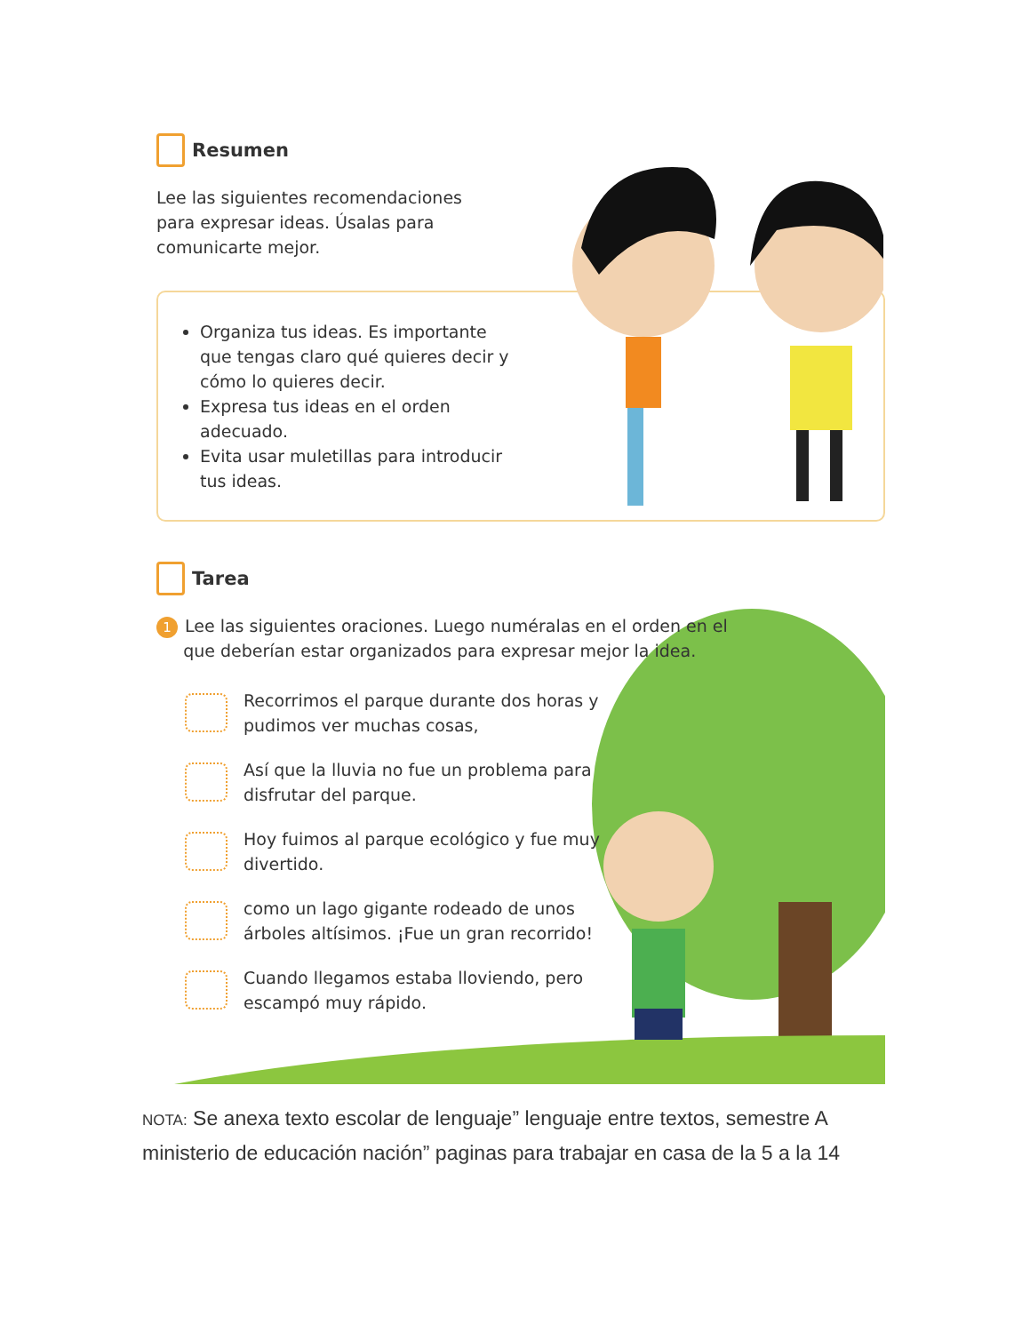Resumen
Lee las siguientes recomendaciones
para expresar ideas. Úsalas para
comunicarte mejor.
Organiza tus ideas. Es importante que tengas claro qué quieres decir y cómo lo quieres decir.
Expresa tus ideas en el orden adecuado.
Evita usar muletillas para introducir tus ideas.
Tarea
1 Lee las siguientes oraciones. Luego numéralas en el orden en el
que deberían estar organizados para expresar mejor la idea.
Recorrimos el parque durante dos horas y pudimos ver muchas cosas,
Así que la lluvia no fue un problema para disfrutar del parque.
Hoy fuimos al parque ecológico y fue muy divertido.
como un lago gigante rodeado de unos árboles altísimos. ¡Fue un gran recorrido!
Cuando llegamos estaba lloviendo, pero escampó muy rápido.
NOTA: Se anexa texto escolar de lenguaje” lenguaje entre textos, semestre A ministerio de educación nación” paginas para trabajar en casa de la 5 a la 14